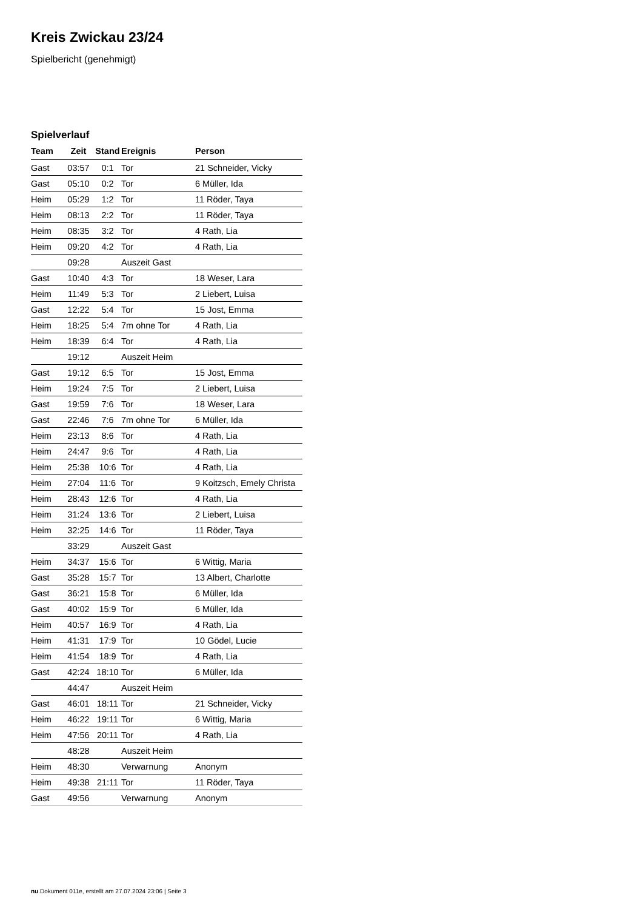Kreis Zwickau 23/24
Spielbericht (genehmigt)
Spielverlauf
| Team | Zeit | Stand | Ereignis | Person |
| --- | --- | --- | --- | --- |
| Gast | 03:57 | 0:1 | Tor | 21 Schneider, Vicky |
| Gast | 05:10 | 0:2 | Tor | 6 Müller, Ida |
| Heim | 05:29 | 1:2 | Tor | 11 Röder, Taya |
| Heim | 08:13 | 2:2 | Tor | 11 Röder, Taya |
| Heim | 08:35 | 3:2 | Tor | 4 Rath, Lia |
| Heim | 09:20 | 4:2 | Tor | 4 Rath, Lia |
| | 09:28 | | Auszeit Gast | |
| Gast | 10:40 | 4:3 | Tor | 18 Weser, Lara |
| Heim | 11:49 | 5:3 | Tor | 2 Liebert, Luisa |
| Gast | 12:22 | 5:4 | Tor | 15 Jost, Emma |
| Heim | 18:25 | 5:4 | 7m ohne Tor | 4 Rath, Lia |
| Heim | 18:39 | 6:4 | Tor | 4 Rath, Lia |
| | 19:12 | | Auszeit Heim | |
| Gast | 19:12 | 6:5 | Tor | 15 Jost, Emma |
| Heim | 19:24 | 7:5 | Tor | 2 Liebert, Luisa |
| Gast | 19:59 | 7:6 | Tor | 18 Weser, Lara |
| Gast | 22:46 | 7:6 | 7m ohne Tor | 6 Müller, Ida |
| Heim | 23:13 | 8:6 | Tor | 4 Rath, Lia |
| Heim | 24:47 | 9:6 | Tor | 4 Rath, Lia |
| Heim | 25:38 | 10:6 | Tor | 4 Rath, Lia |
| Heim | 27:04 | 11:6 | Tor | 9 Koitzsch, Emely Christa |
| Heim | 28:43 | 12:6 | Tor | 4 Rath, Lia |
| Heim | 31:24 | 13:6 | Tor | 2 Liebert, Luisa |
| Heim | 32:25 | 14:6 | Tor | 11 Röder, Taya |
| | 33:29 | | Auszeit Gast | |
| Heim | 34:37 | 15:6 | Tor | 6 Wittig, Maria |
| Gast | 35:28 | 15:7 | Tor | 13 Albert, Charlotte |
| Gast | 36:21 | 15:8 | Tor | 6 Müller, Ida |
| Gast | 40:02 | 15:9 | Tor | 6 Müller, Ida |
| Heim | 40:57 | 16:9 | Tor | 4 Rath, Lia |
| Heim | 41:31 | 17:9 | Tor | 10 Gödel, Lucie |
| Heim | 41:54 | 18:9 | Tor | 4 Rath, Lia |
| Gast | 42:24 | 18:10 | Tor | 6 Müller, Ida |
| | 44:47 | | Auszeit Heim | |
| Gast | 46:01 | 18:11 | Tor | 21 Schneider, Vicky |
| Heim | 46:22 | 19:11 | Tor | 6 Wittig, Maria |
| Heim | 47:56 | 20:11 | Tor | 4 Rath, Lia |
| | 48:28 | | Auszeit Heim | |
| Heim | 48:30 | | Verwarnung | Anonym |
| Heim | 49:38 | 21:11 | Tor | 11 Röder, Taya |
| Gast | 49:56 | | Verwarnung | Anonym |
nu.Dokument 011e, erstellt am 27.07.2024 23:06 | Seite 3